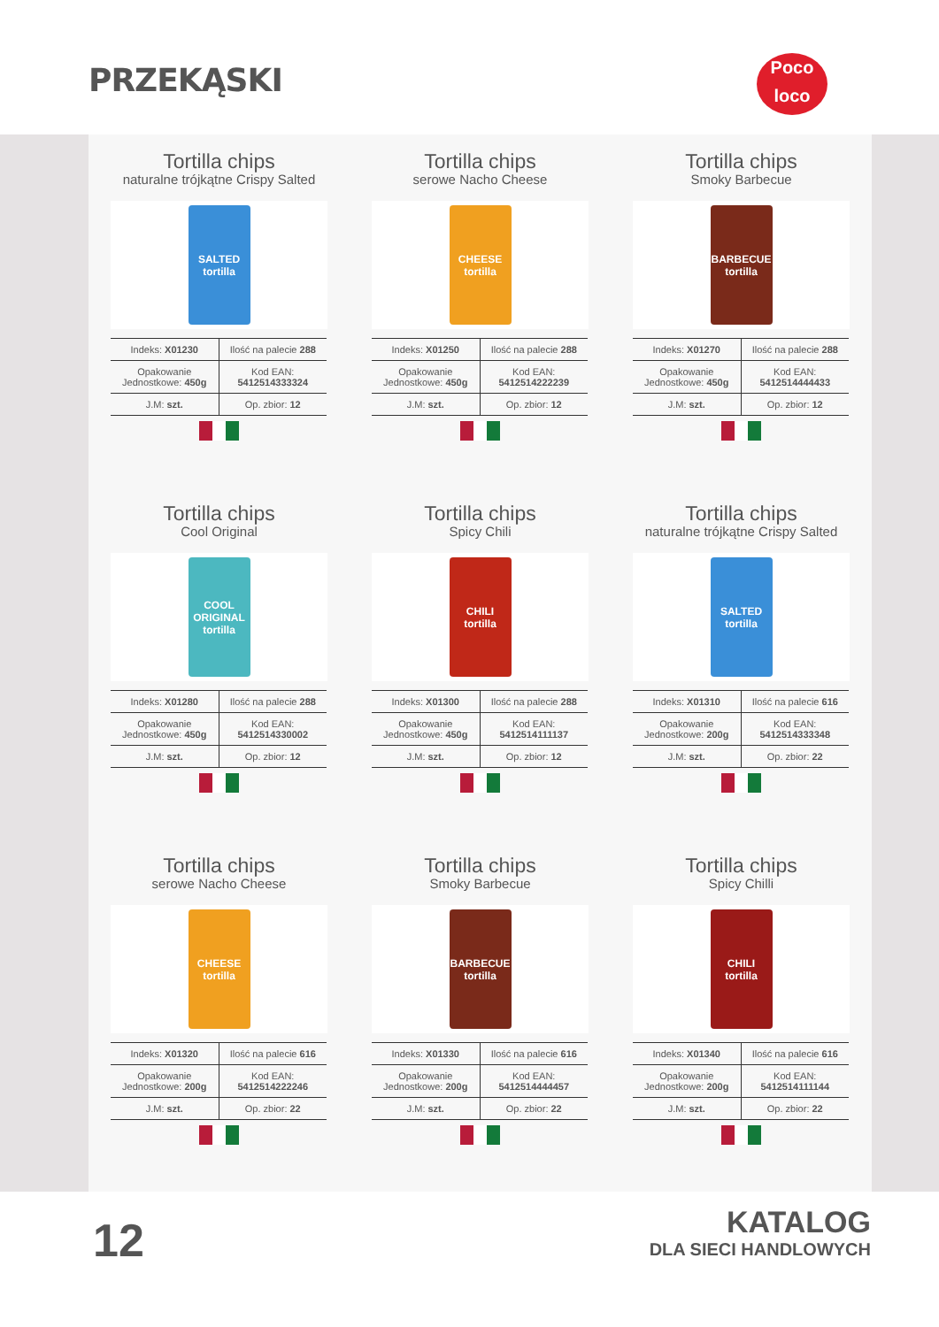PRZEKĄSKI
Poco
loco
Tortilla chips
naturalne trójkątne Crispy Salted
SALTED tortilla
| Indeks: X01230 | Ilość na palecie 288 |
| Opakowanie Jednostkowe: 450g | Kod EAN: 5412514333324 |
| J.M: szt. | Op. zbior: 12 |
Tortilla chips
serowe Nacho Cheese
CHEESE tortilla
| Indeks: X01250 | Ilość na palecie 288 |
| Opakowanie Jednostkowe: 450g | Kod EAN: 5412514222239 |
| J.M: szt. | Op. zbior: 12 |
Tortilla chips
Smoky Barbecue
BARBECUE tortilla
| Indeks: X01270 | Ilość na palecie 288 |
| Opakowanie Jednostkowe: 450g | Kod EAN: 5412514444433 |
| J.M: szt. | Op. zbior: 12 |
Tortilla chips
Cool Original
COOL ORIGINAL tortilla
| Indeks: X01280 | Ilość na palecie 288 |
| Opakowanie Jednostkowe: 450g | Kod EAN: 5412514330002 |
| J.M: szt. | Op. zbior: 12 |
Tortilla chips
Spicy Chili
CHILI tortilla
| Indeks: X01300 | Ilość na palecie 288 |
| Opakowanie Jednostkowe: 450g | Kod EAN: 5412514111137 |
| J.M: szt. | Op. zbior: 12 |
Tortilla chips
naturalne trójkątne Crispy Salted
SALTED tortilla
| Indeks: X01310 | Ilość na palecie 616 |
| Opakowanie Jednostkowe: 200g | Kod EAN: 5412514333348 |
| J.M: szt. | Op. zbior: 22 |
Tortilla chips
serowe Nacho Cheese
CHEESE tortilla
| Indeks: X01320 | Ilość na palecie 616 |
| Opakowanie Jednostkowe: 200g | Kod EAN: 5412514222246 |
| J.M: szt. | Op. zbior: 22 |
Tortilla chips
Smoky Barbecue
BARBECUE tortilla
| Indeks: X01330 | Ilość na palecie 616 |
| Opakowanie Jednostkowe: 200g | Kod EAN: 5412514444457 |
| J.M: szt. | Op. zbior: 22 |
Tortilla chips
Spicy Chilli
CHILI tortilla
| Indeks: X01340 | Ilość na palecie 616 |
| Opakowanie Jednostkowe: 200g | Kod EAN: 5412514111144 |
| J.M: szt. | Op. zbior: 22 |
12
KATALOG
DLA SIECI HANDLOWYCH